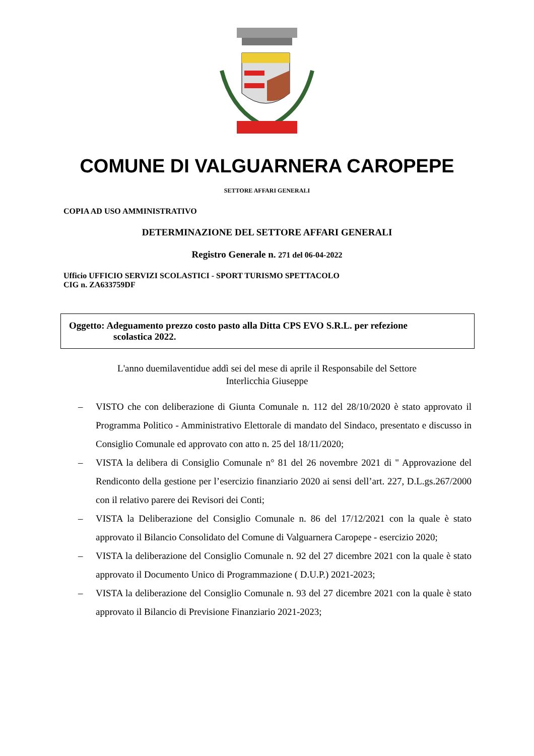COMUNE DI VALGUARNERA CAROPEPE
SETTORE AFFARI GENERALI
COPIA AD USO AMMINISTRATIVO
DETERMINAZIONE DEL SETTORE AFFARI GENERALI
Registro Generale n. 271 del 06-04-2022
Ufficio UFFICIO SERVIZI SCOLASTICI - SPORT TURISMO SPETTACOLO
CIG n. ZA633759DF
Oggetto: Adeguamento prezzo costo pasto alla Ditta CPS EVO S.R.L. per refezione
scolastica 2022.
L'anno duemilaventidue addì sei del mese di aprile il Responsabile del Settore
Interlicchia Giuseppe
– VISTO che con deliberazione di Giunta Comunale n. 112 del 28/10/2020 è stato approvato il Programma Politico - Amministrativo Elettorale di mandato del Sindaco, presentato e discusso in Consiglio Comunale ed approvato con atto n. 25 del 18/11/2020;
– VISTA la delibera di Consiglio Comunale n° 81 del 26 novembre 2021 di " Approvazione del Rendiconto della gestione per l’esercizio finanziario 2020 ai sensi dell’art. 227, D.L.gs.267/2000 con il relativo parere dei Revisori dei Conti;
– VISTA la Deliberazione del Consiglio Comunale n. 86 del 17/12/2021 con la quale è stato approvato il Bilancio Consolidato del Comune di Valguarnera Caropepe - esercizio 2020;
– VISTA la deliberazione del Consiglio Comunale n. 92 del 27 dicembre 2021 con la quale è stato approvato il Documento Unico di Programmazione ( D.U.P.) 2021-2023;
– VISTA la deliberazione del Consiglio Comunale n. 93 del 27 dicembre 2021 con la quale è stato approvato il Bilancio di Previsione Finanziario 2021-2023;